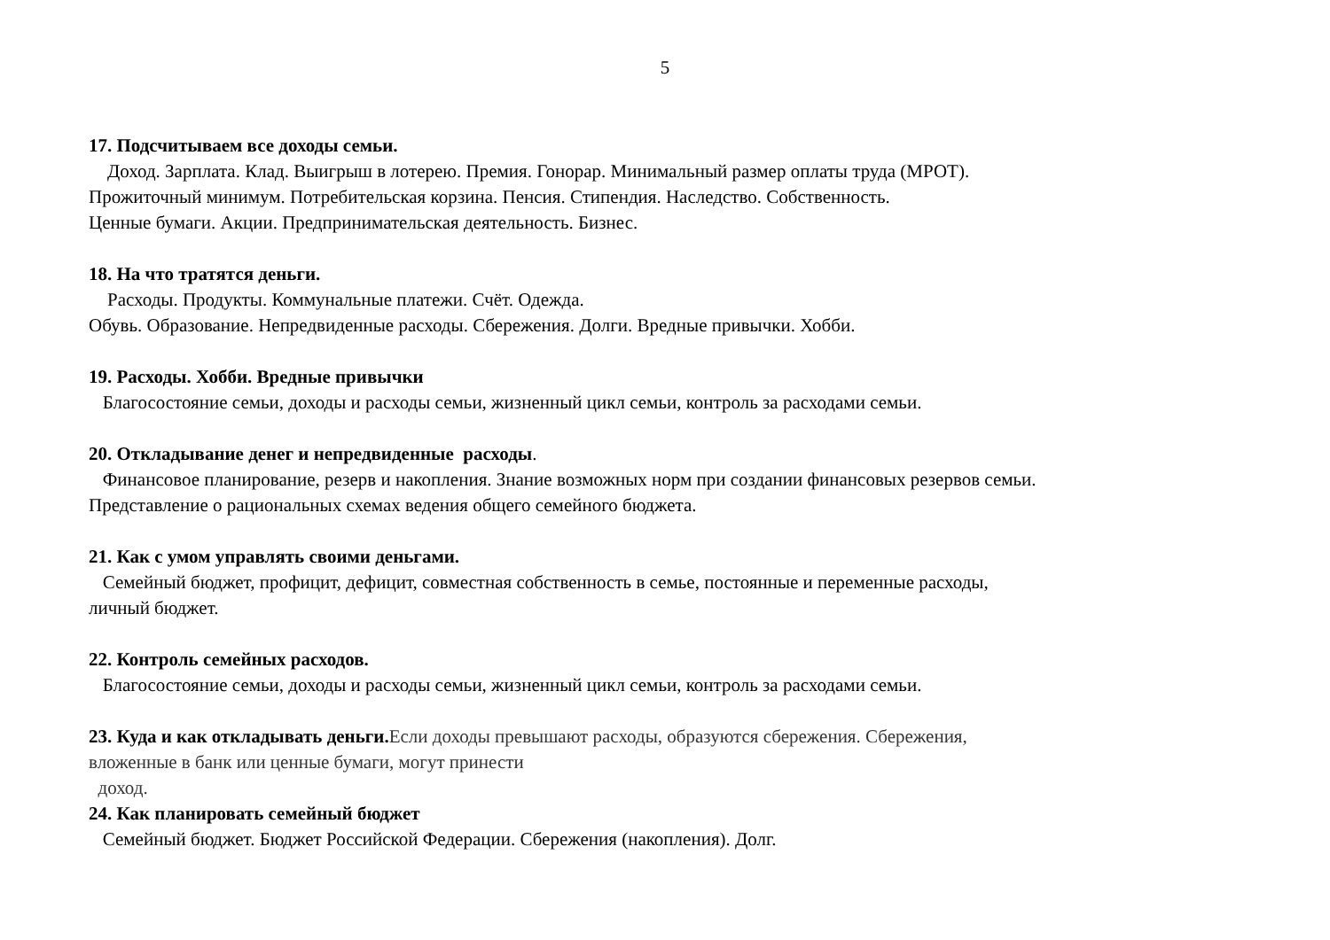5
17. Подсчитываем все доходы семьи.
Доход. Зарплата. Клад. Выигрыш в лотерею. Премия. Гонорар. Минимальный размер оплаты труда (МРОТ).
Прожиточный минимум. Потребительская корзина. Пенсия. Стипендия. Наследство. Собственность.
Ценные бумаги. Акции. Предпринимательская деятельность. Бизнес.
18. На что тратятся деньги.
Расходы. Продукты. Коммунальные платежи. Счёт. Одежда.
Обувь. Образование. Непредвиденные расходы. Сбережения. Долги. Вредные привычки. Хобби.
19. Расходы. Хобби. Вредные привычки
Благосостояние семьи, доходы и расходы семьи, жизненный цикл семьи, контроль за расходами семьи.
20. Откладывание денег и непредвиденные расходы.
Финансовое планирование, резерв и накопления. Знание возможных норм при создании финансовых резервов семьи.
Представление о рациональных схемах ведения общего семейного бюджета.
21. Как с умом управлять своими деньгами.
Семейный бюджет, профицит, дефицит, совместная собственность в семье, постоянные и переменные расходы,
личный бюджет.
22. Контроль семейных расходов.
Благосостояние семьи, доходы и расходы семьи, жизненный цикл семьи, контроль за расходами семьи.
23. Куда и как откладывать деньги. Если доходы превышают расходы, образуются сбережения. Сбережения,
вложенные в банк или ценные бумаги, могут принести
доход.
24. Как планировать семейный бюджет
Семейный бюджет. Бюджет Российской Федерации. Сбережения (накопления). Долг.